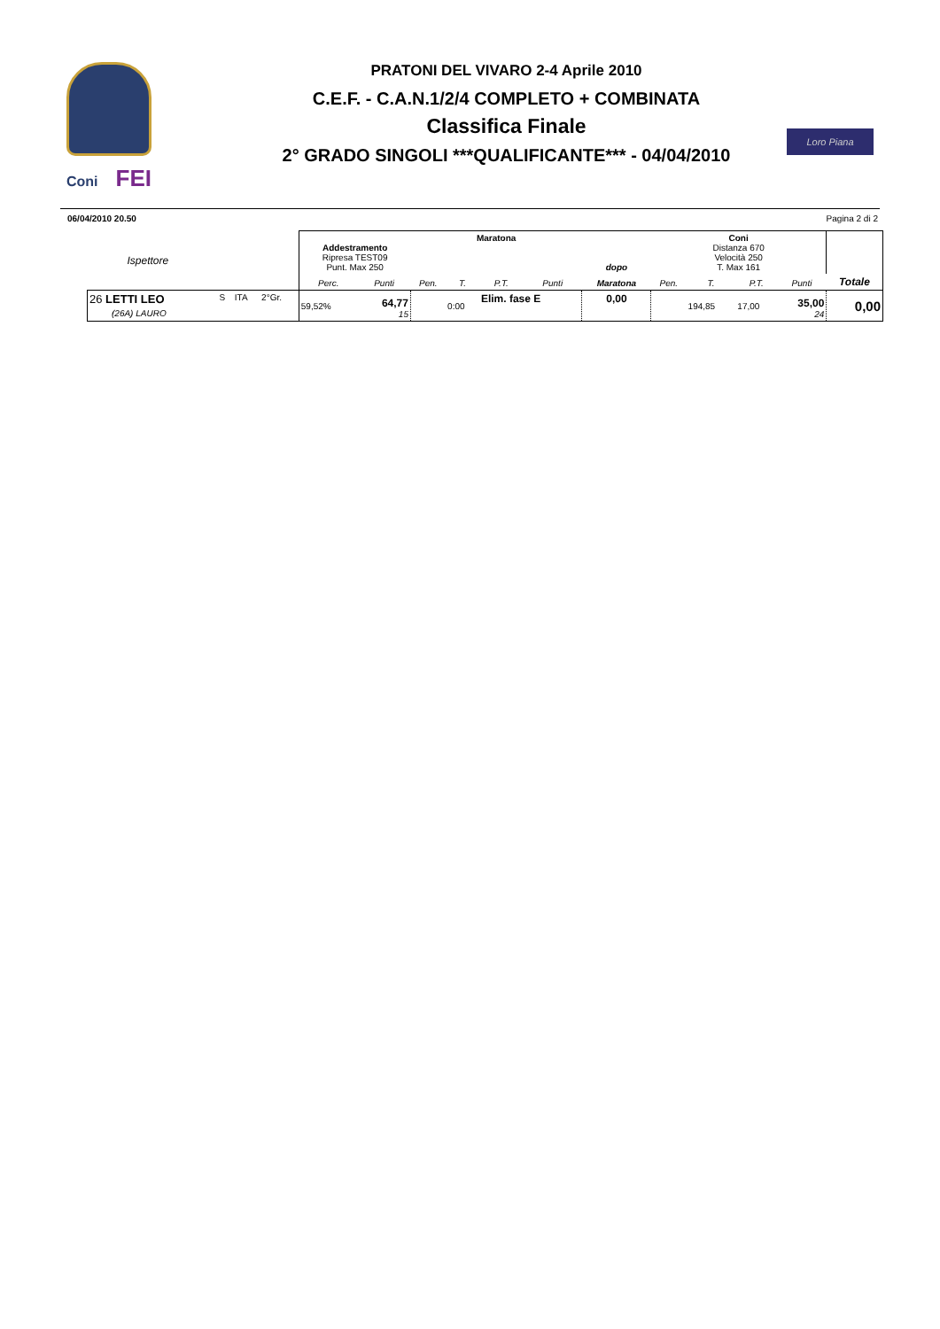Coni FEI
PRATONI DEL VIVARO 2-4 Aprile 2010
C.E.F. - C.A.N.1/2/4 COMPLETO + COMBINATA
Classifica Finale
2° GRADO SINGOLI ***QUALIFICANTE*** - 04/04/2010
Loro Piana
06/04/2010 20.50 Pagina 2 di 2
| Ispettore | | | | Addestramento Ripresa TEST09 Punt. Max 250 | | Maratona | | | | dopo | Coni Distanza 670 Velocità 250 T. Max 161 | | | | |
| --- | --- | --- | --- | --- | --- | --- | --- | --- | --- | --- | --- | --- | --- | --- | --- |
| | | | | Perc. | Punti | Pen. | T. | P.T. | Punti | Maratona | Pen. | T. | P.T. | Punti | Totale |
| 26 LETTI LEO (26A) LAURO | S | ITA | 2°Gr. | 59,52% | 64,77 15 | | 0:00 | Elim. fase E | | 0,00 | | 194,85 | 17,00 | 35,00 24 | 0,00 |